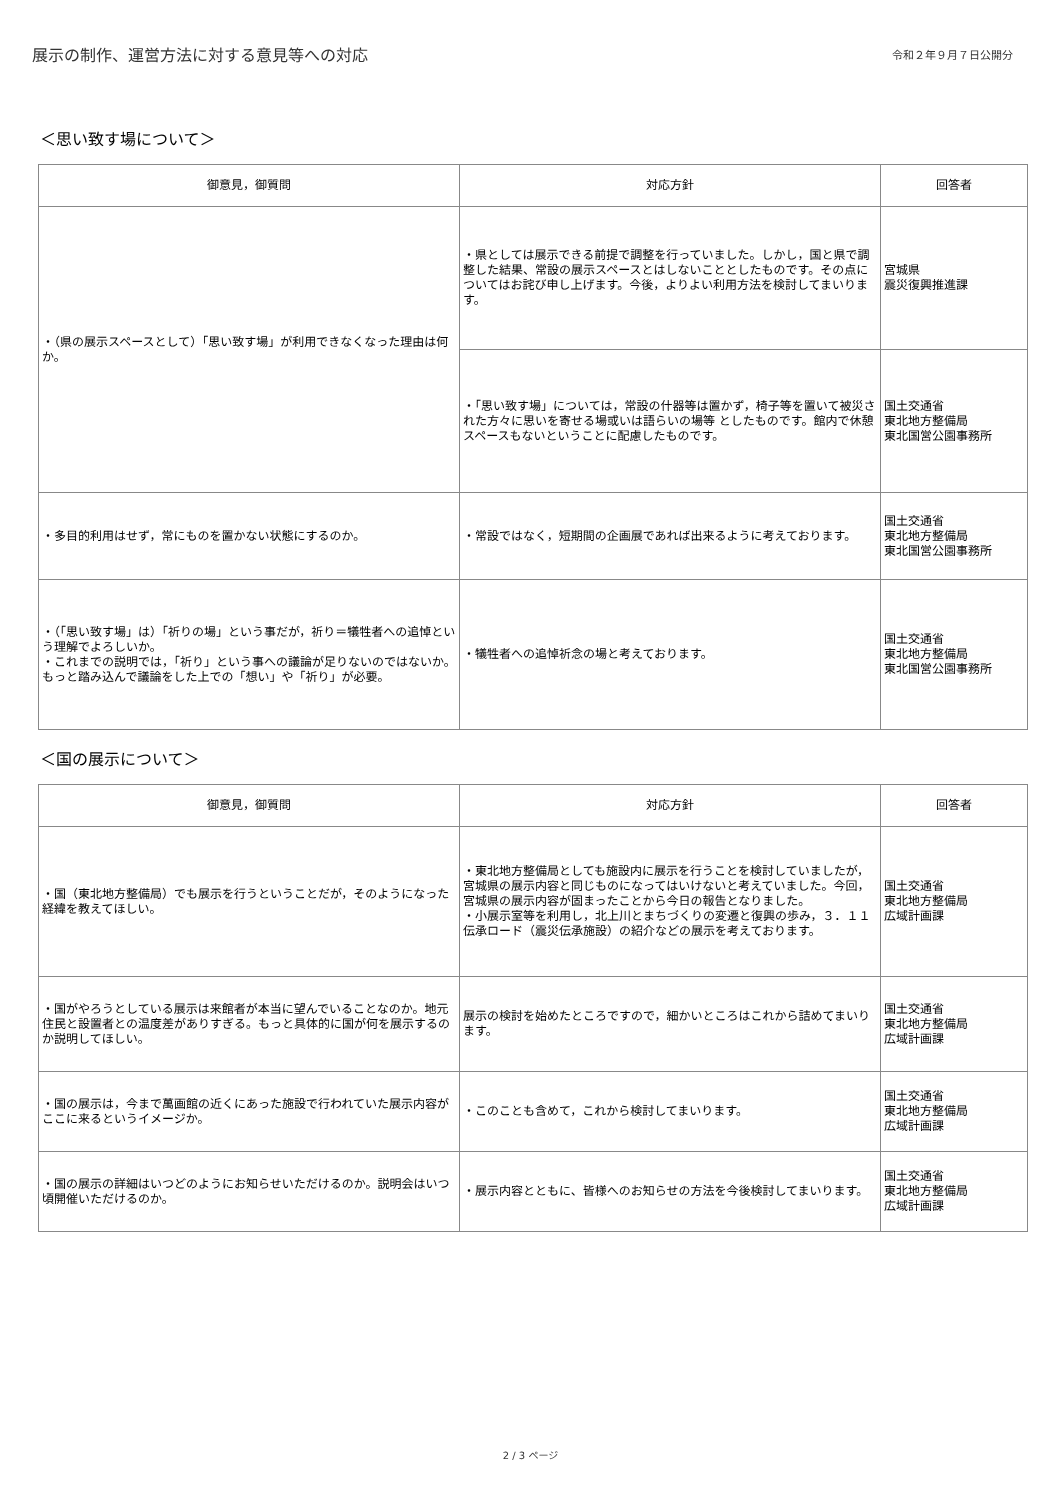展示の制作、運営方法に対する意見等への対応
令和２年９月７日公開分
＜思い致す場について＞
| 御意見，御質問 | 対応方針 | 回答者 |
| --- | --- | --- |
| ・（県の展示スペースとして）「思い致す場」が利用できなくなった理由は何か。 | ・県としては展示できる前提で調整を行っていました。しかし，国と県で調整した結果、常設の展示スペースとはしないこととしたものです。その点についてはお詫び申し上げます。今後，よりよい利用方法を検討してまいります。 | 宮城県 震災復興推進課 |
| | ・「思い致す場」については，常設の什器等は置かず，椅子等を置いて被災された方々に思いを寄せる場或いは語らいの場等 としたものです。館内で休憩スペースもないということに配慮したものです。 | 国土交通省 東北地方整備局 東北国営公園事務所 |
| ・多目的利用はせず，常にものを置かない状態にするのか。 | ・常設ではなく，短期間の企画展であれば出来るように考えております。 | 国土交通省 東北地方整備局 東北国営公園事務所 |
| ・（「思い致す場」は）「祈りの場」という事だが，祈り＝犠牲者への追悼という理解でよろしいか。 ・これまでの説明では，「祈り」という事への議論が足りないのではないか。もっと踏み込んで議論をした上での「想い」や「祈り」が必要。 | ・犠牲者への追悼祈念の場と考えております。 | 国土交通省 東北地方整備局 東北国営公園事務所 |
＜国の展示について＞
| 御意見，御質問 | 対応方針 | 回答者 |
| --- | --- | --- |
| ・国（東北地方整備局）でも展示を行うということだが，そのようになった経緯を教えてほしい。 | ・東北地方整備局としても施設内に展示を行うことを検討していましたが，宮城県の展示内容と同じものになってはいけないと考えていました。今回，宮城県の展示内容が固まったことから今日の報告となりました。 ・小展示室等を利用し，北上川とまちづくりの変遷と復興の歩み，３．１１伝承ロード（震災伝承施設）の紹介などの展示を考えております。 | 国土交通省 東北地方整備局 広域計画課 |
| ・国がやろうとしている展示は来館者が本当に望んでいることなのか。地元住民と設置者との温度差がありすぎる。もっと具体的に国が何を展示するのか説明してほしい。 | 展示の検討を始めたところですので，細かいところはこれから詰めてまいります。 | 国土交通省 東北地方整備局 広域計画課 |
| ・国の展示は，今まで萬画館の近くにあった施設で行われていた展示内容がここに来るというイメージか。 | ・このことも含めて，これから検討してまいります。 | 国土交通省 東北地方整備局 広域計画課 |
| ・国の展示の詳細はいつどのようにお知らせいただけるのか。説明会はいつ頃開催いただけるのか。 | ・展示内容とともに、皆様へのお知らせの方法を今後検討してまいります。 | 国土交通省 東北地方整備局 広域計画課 |
2 / 3 ページ